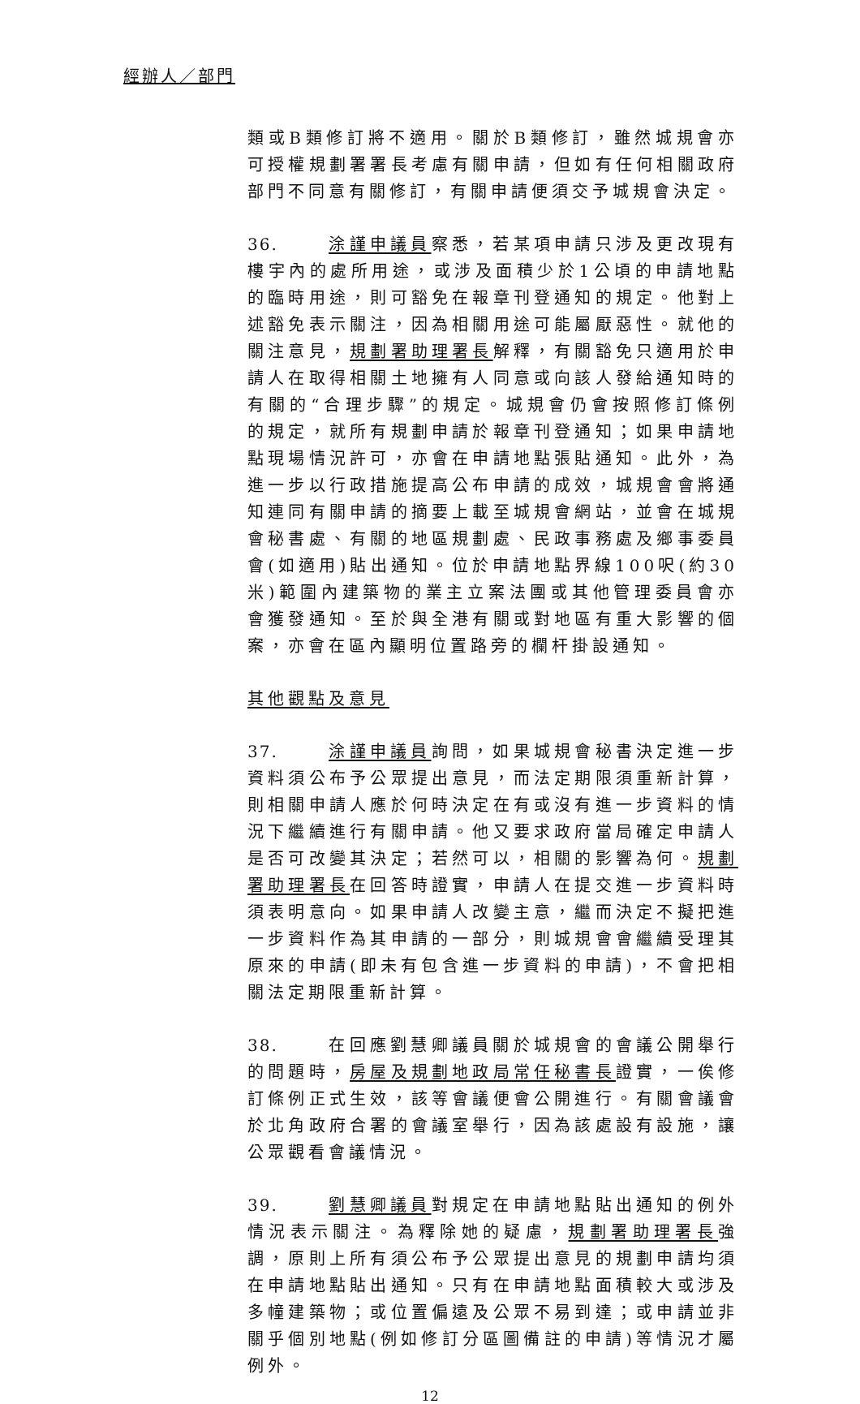經辦人／部門
類或B類修訂將不適用。關於B類修訂，雖然城規會亦可授權規劃署署長考慮有關申請，但如有任何相關政府部門不同意有關修訂，有關申請便須交予城規會決定。
36. 涂謹申議員察悉，若某項申請只涉及更改現有樓宇內的處所用途，或涉及面積少於1公頃的申請地點的臨時用途，則可豁免在報章刊登通知的規定。他對上述豁免表示關注，因為相關用途可能屬厭惡性。就他的關注意見，規劃署助理署長解釋，有關豁免只適用於申請人在取得相關土地擁有人同意或向該人發給通知時的有關的“合理步驟”的規定。城規會仍會按照修訂條例的規定，就所有規劃申請於報章刊登通知；如果申請地點現場情況許可，亦會在申請地點張貼通知。此外，為進一步以行政措施提高公布申請的成效，城規會會將通知連同有關申請的摘要上載至城規會網站，並會在城規會秘書處、有關的地區規劃處、民政事務處及鄉事委員會(如適用)貼出通知。位於申請地點界線100呎(約30米)範圍內建築物的業主立案法團或其他管理委員會亦會獲發通知。至於與全港有關或對地區有重大影響的個案，亦會在區內顯明位置路旁的欄杆掛設通知。
其他觀點及意見
37. 涂謹申議員詢問，如果城規會秘書決定進一步資料須公布予公眾提出意見，而法定期限須重新計算，則相關申請人應於何時決定在有或沒有進一步資料的情況下繼續進行有關申請。他又要求政府當局確定申請人是否可改變其決定；若然可以，相關的影響為何。規劃署助理署長在回答時證實，申請人在提交進一步資料時須表明意向。如果申請人改變主意，繼而決定不擬把進一步資料作為其申請的一部分，則城規會會繼續受理其原來的申請(即未有包含進一步資料的申請)，不會把相關法定期限重新計算。
38. 在回應劉慧卿議員關於城規會的會議公開舉行的問題時，房屋及規劃地政局常任秘書長證實，一俟修訂條例正式生效，該等會議便會公開進行。有關會議會於北角政府合署的會議室舉行，因為該處設有設施，讓公眾觀看會議情況。
39. 劉慧卿議員對規定在申請地點貼出通知的例外情況表示關注。為釋除她的疑慮，規劃署助理署長強調，原則上所有須公布予公眾提出意見的規劃申請均須在申請地點貼出通知。只有在申請地點面積較大或涉及多幢建築物；或位置偏遠及公眾不易到達；或申請並非關乎個別地點(例如修訂分區圖備註的申請)等情況才屬例外。
12